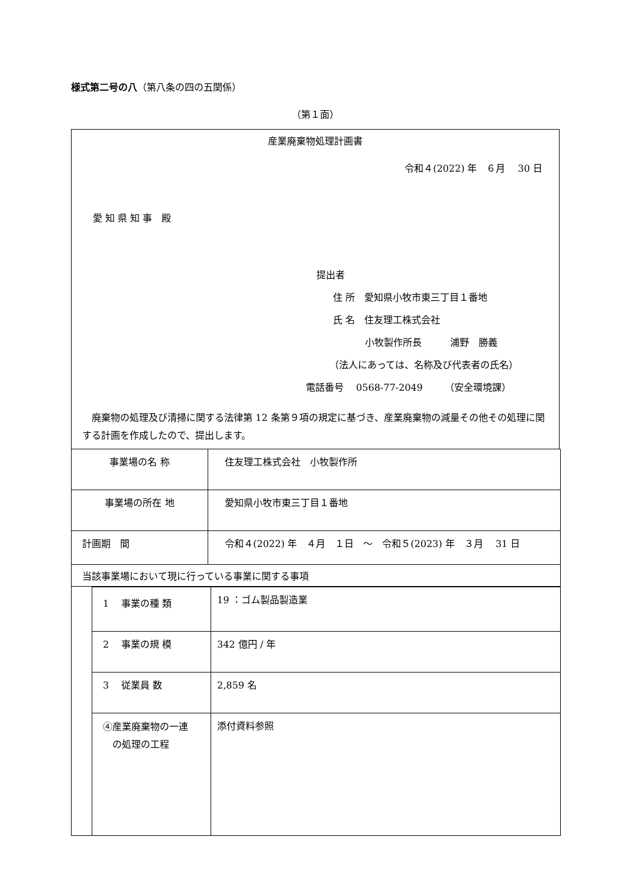様式第二号の八（第八条の四の五関係）
（第１面）
産業廃棄物処理計画書
令和４(2022) 年　６月　 30 日
愛 知 県 知 事　殿
提出者
住 所　愛知県小牧市東三丁目１番地
氏 名　住友理工株式会社
小牧製作所長　　　浦野　勝義
（法人にあっては、名称及び代表者の氏名）
電話番号　 0568-77-2049　　 （安全環境課）
　廃棄物の処理及び清掃に関する法律第 12 条第９項の規定に基づき、産業廃棄物の減量その他その処理に関する計画を作成したので、提出します。
| 事業場の名 称 | 住友理工株式会社 小牧製作所 |
| 事業場の所在 地 | 愛知県小牧市東三丁目１番地 |
| 計画期 間 | 令和４(2022) 年 ４月 １日 ～ 令和５(2023) 年 ３月 31 日 |
| 当該事業場において現に行っている事業に関する事項 | |
| | 1 事業の種 類 | 19 ：ゴム製品製造業 |
| | 2 事業の規 模 | 342 億円 / 年 |
| | 3 従業員 数 | 2,859 名 |
| | ④産業廃棄物の一連 の処理の工程 | 添付資料参照 |